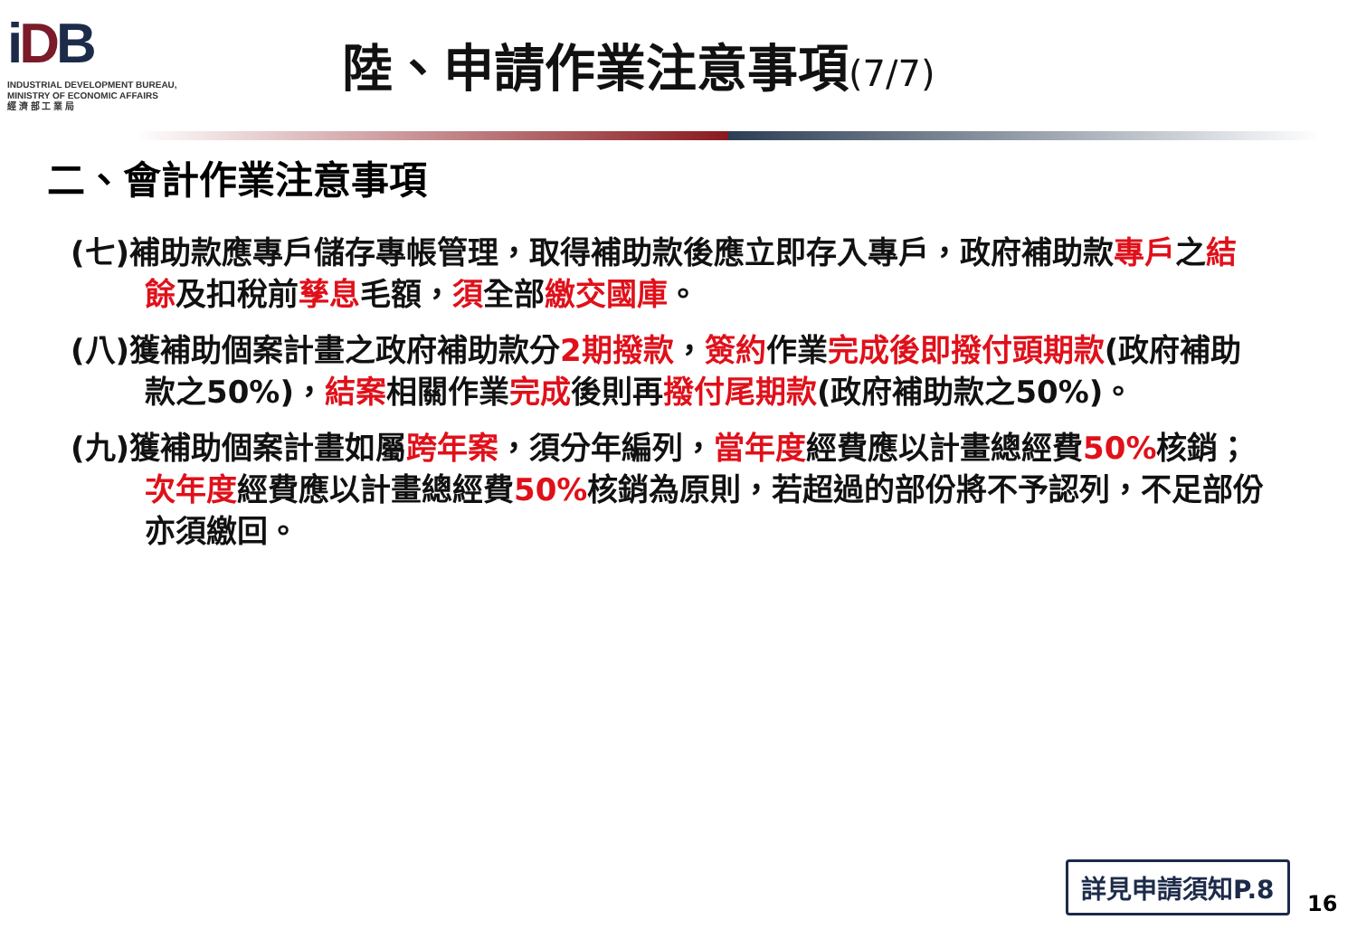iDB
INDUSTRIAL DEVELOPMENT BUREAU,
MINISTRY OF ECONOMIC AFFAIRS
經 濟 部 工 業 局
陸、申請作業注意事項(7/7)
二、會計作業注意事項
(七)補助款應專戶儲存專帳管理，取得補助款後應立即存入專戶，政府補助款專戶之結餘及扣稅前孳息毛額，須全部繳交國庫。
(八)獲補助個案計畫之政府補助款分2期撥款，簽約作業完成後即撥付頭期款(政府補助款之50%)，結案相關作業完成後則再撥付尾期款(政府補助款之50%)。
(九)獲補助個案計畫如屬跨年案，須分年編列，當年度經費應以計畫總經費50% 核銷；次年度經費應以計畫總經費50% 核銷為原則，若超過的部份將不予認列，不足部份亦須繳回。
詳見申請須知P.8
16